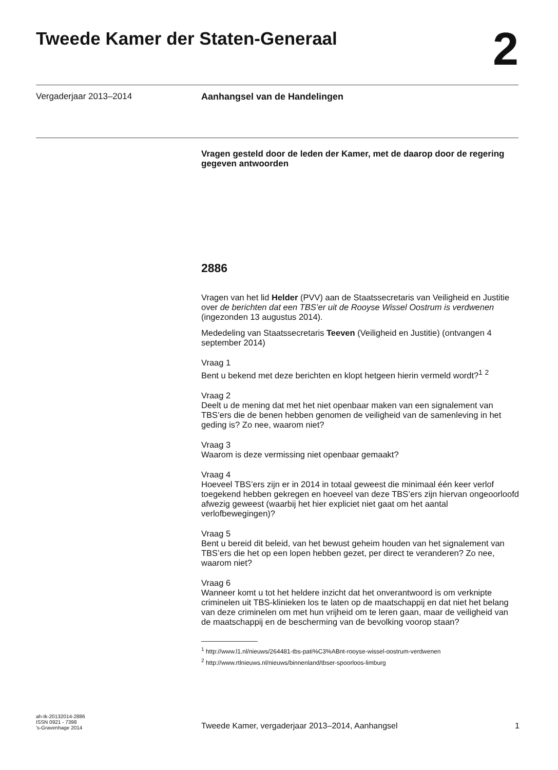Tweede Kamer der Staten-Generaal
2
Vergaderjaar 2013–2014 Aanhangsel van de Handelingen
Vragen gesteld door de leden der Kamer, met de daarop door de regering gegeven antwoorden
2886
Vragen van het lid Helder (PVV) aan de Staatssecretaris van Veiligheid en Justitie over de berichten dat een TBS’er uit de Rooyse Wissel Oostrum is verdwenen (ingezonden 13 augustus 2014).
Mededeling van Staatssecretaris Teeven (Veiligheid en Justitie) (ontvangen 4 september 2014)
Vraag 1
Bent u bekend met deze berichten en klopt hetgeen hierin vermeld wordt?<sup>1</sup> <sup>2</sup>
Vraag 2
Deelt u de mening dat met het niet openbaar maken van een signalement van TBS’ers die de benen hebben genomen de veiligheid van de samenleving in het geding is? Zo nee, waarom niet?
Vraag 3
Waarom is deze vermissing niet openbaar gemaakt?
Vraag 4
Hoeveel TBS’ers zijn er in 2014 in totaal geweest die minimaal één keer verlof toegekend hebben gekregen en hoeveel van deze TBS’ers zijn hiervan ongeoorloofd afwezig geweest (waarbij het hier expliciet niet gaat om het aantal verlofbewegingen)?
Vraag 5
Bent u bereid dit beleid, van het bewust geheim houden van het signalement van TBS’ers die het op een lopen hebben gezet, per direct te veranderen? Zo nee, waarom niet?
Vraag 6
Wanneer komt u tot het heldere inzicht dat het onverantwoord is om verknipte criminelen uit TBS-klinieken los te laten op de maatschappij en dat niet het belang van deze criminelen om met hun vrijheid om te leren gaan, maar de veiligheid van de maatschappij en de bescherming van de bevolking voorop staan?
<sup>1</sup> http://www.l1.nl/nieuws/264481-tbs-pati%C3%ABnt-rooyse-wissel-oostrum-verdwenen
<sup>2</sup> http://www.rtlnieuws.nl/nieuws/binnenland/tbser-spoorloos-limburg
ah-tk-20132014-2886
ISSN 0921 - 7398
’s-Gravenhage 2014
Tweede Kamer, vergaderjaar 2013–2014, Aanhangsel 1